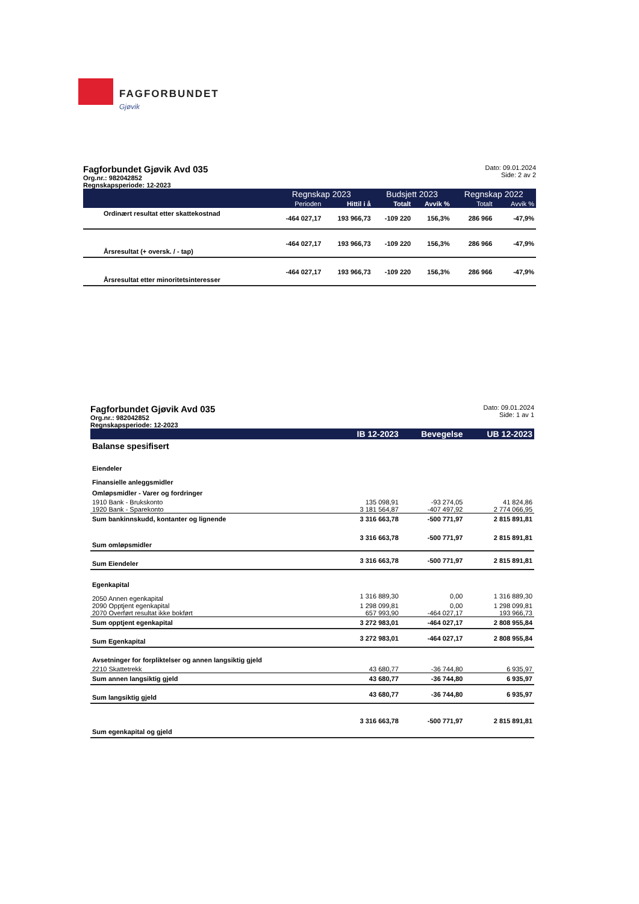FAGFORBUNDET
Gjøvik
Fagforbundet Gjøvik Avd 035
Org.nr.: 982042852
Regnskapsperiode: 12-2023
Dato: 09.01.2024
Side: 2 av 2
| | Regnskap 2023 | | Budsjett 2023 | | Regnskap 2022 | |
| --- | --- | --- | --- | --- | --- | --- |
| | Perioden | Hittil i å | Totalt | Avvik % | Totalt | Avvik % |
| Ordinært resultat etter skattekostnad | -464 027,17 | 193 966,73 | -109 220 | 156,3% | 286 966 | -47,9% |
| Årsresultat (+ oversk. / - tap) | -464 027,17 | 193 966,73 | -109 220 | 156,3% | 286 966 | -47,9% |
| Årsresultat etter minoritetsinteresser | -464 027,17 | 193 966,73 | -109 220 | 156,3% | 286 966 | -47,9% |
Fagforbundet Gjøvik Avd 035
Org.nr.: 982042852
Regnskapsperiode: 12-2023
Dato: 09.01.2024
Side: 1 av 1
| | IB 12-2023 | Bevegelse | UB 12-2023 |
| --- | --- | --- | --- |
| Balanse spesifisert | | | |
| Eiendeler | | | |
| Finansielle anleggsmidler | | | |
| Omløpsmidler - Varer og fordringer | | | |
| 1910 Bank - Brukskonto | 135 098,91 | -93 274,05 | 41 824,86 |
| 1920 Bank - Sparekonto | 3 181 564,87 | -407 497,92 | 2 774 066,95 |
| Sum bankinnskudd, kontanter og lignende | 3 316 663,78 | -500 771,97 | 2 815 891,81 |
| Sum omløpsmidler | 3 316 663,78 | -500 771,97 | 2 815 891,81 |
| Sum Eiendeler | 3 316 663,78 | -500 771,97 | 2 815 891,81 |
| Egenkapital | | | |
| 2050 Annen egenkapital | 1 316 889,30 | 0,00 | 1 316 889,30 |
| 2090 Opptjent egenkapital | 1 298 099,81 | 0,00 | 1 298 099,81 |
| 2070 Overført resultat ikke bokført | 657 993,90 | -464 027,17 | 193 966,73 |
| Sum opptjent egenkapital | 3 272 983,01 | -464 027,17 | 2 808 955,84 |
| Sum Egenkapital | 3 272 983,01 | -464 027,17 | 2 808 955,84 |
| Avsetninger for forpliktelser og annen langsiktig gjeld | | | |
| 2210 Skattetrekk | 43 680,77 | -36 744,80 | 6 935,97 |
| Sum annen langsiktig gjeld | 43 680,77 | -36 744,80 | 6 935,97 |
| Sum langsiktig gjeld | 43 680,77 | -36 744,80 | 6 935,97 |
| Sum egenkapital og gjeld | 3 316 663,78 | -500 771,97 | 2 815 891,81 |